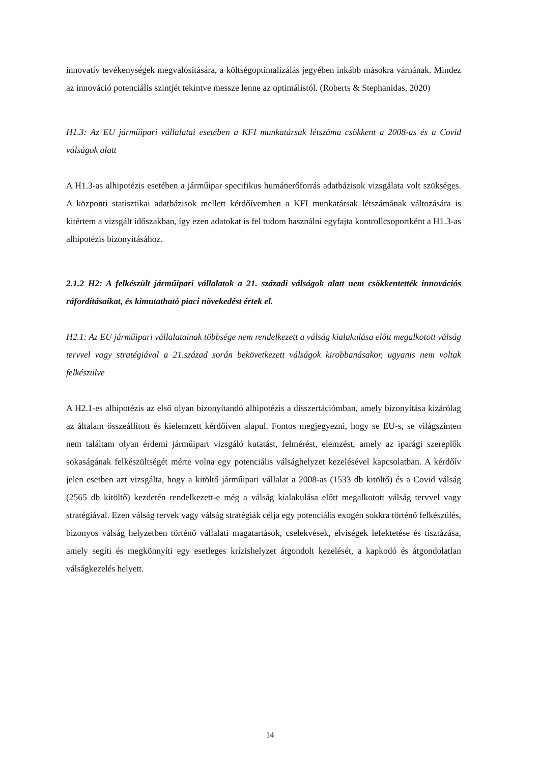innovatív tevékenységek megvalósítására, a költségoptimalizálás jegyében inkább másokra várnának. Mindez az innováció potenciális szintjét tekintve messze lenne az optimálistól. (Roberts & Stephanidas, 2020)
H1.3: Az EU járműipari vállalatai esetében a KFI munkatársak létszáma csökkent a 2008-as és a Covid válságok alatt
A H1.3-as alhipotézis esetében a járműipar specifikus humánerőforrás adatbázisok vizsgálata volt szükséges. A központi statisztikai adatbázisok mellett kérdőívemben a KFI munkatársak létszámának változására is kitértem a vizsgált időszakban, így ezen adatokat is fel tudom használni egyfajta kontrollcsoportként a H1.3-as alhipotézis bizonyításához.
2.1.2 H2: A felkészült járműipari vállalatok a 21. századi válságok alatt nem csökkentették innovációs ráfordításaikat, és kimutatható piaci növekedést értek el.
H2.1: Az EU járműipari vállalatainak többsége nem rendelkezett a válság kialakulása előtt megalkotott válság tervvel vagy stratégiával a 21.század során bekövetkezett válságok kirobbanásakor, ugyanis nem voltak felkészülve
A H2.1-es alhipotézis az első olyan bizonyítandó alhipotézis a disszertációmban, amely bizonyítása kizárólag az általam összeállított és kielemzett kérdőíven alapul. Fontos megjegyezni, hogy se EU-s, se világszinten nem találtam olyan érdemi járműipart vizsgáló kutatást, felmérést, elemzést, amely az iparági szereplők sokaságának felkészültségét mérte volna egy potenciális válsághelyzet kezelésével kapcsolatban. A kérdőív jelen esetben azt vizsgálta, hogy a kitöltő járműipari vállalat a 2008-as (1533 db kitöltő) és a Covid válság (2565 db kitöltő) kezdetén rendelkezett-e még a válság kialakulása előtt megalkotott válság tervvel vagy stratégiával. Ezen válság tervek vagy válság stratégiák célja egy potenciális exogén sokkra történő felkészülés, bizonyos válság helyzetben történő vállalati magatartások, cselekvések, elviségek lefektetése és tisztázása, amely segíti és megkönnyíti egy esetleges krízishelyzet átgondolt kezelését, a kapkodó és átgondolatlan válságkezelés helyett.
14